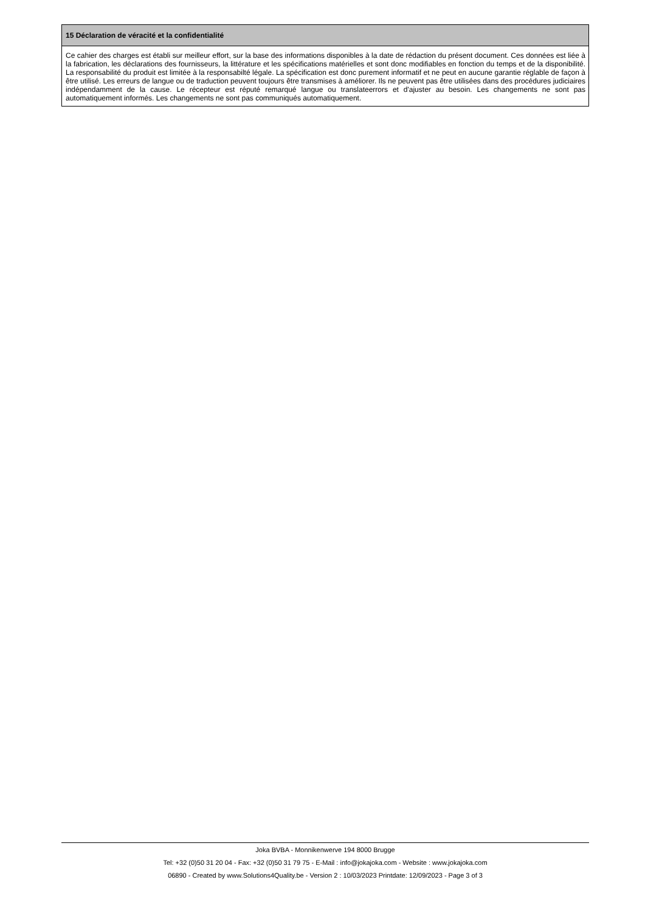15 Déclaration de véracité et la confidentialité
Ce cahier des charges est établi sur meilleur effort, sur la base des informations disponibles à la date de rédaction du présent document. Ces données est liée à la fabrication, les déclarations des fournisseurs, la littérature et les spécifications matérielles et sont donc modifiables en fonction du temps et de la disponibilité. La responsabilité du produit est limitée à la responsabilté légale. La spécification est donc purement informatif et ne peut en aucune garantie réglable de façon à être utilisé. Les erreurs de langue ou de traduction peuvent toujours être transmises à améliorer. Ils ne peuvent pas être utilisées dans des procédures judiciaires indépendamment de la cause. Le récepteur est réputé remarqué langue ou translateerrors et d'ajuster au besoin. Les changements ne sont pas automatiquement informés. Les changements ne sont pas communiqués automatiquement.
Joka BVBA - Monnikenwerve 194 8000 Brugge
Tel: +32 (0)50 31 20 04 - Fax: +32 (0)50 31 79 75 - E-Mail : info@jokajoka.com - Website : www.jokajoka.com
06890 - Created by www.Solutions4Quality.be - Version 2 : 10/03/2023 Printdate: 12/09/2023 - Page 3 of 3